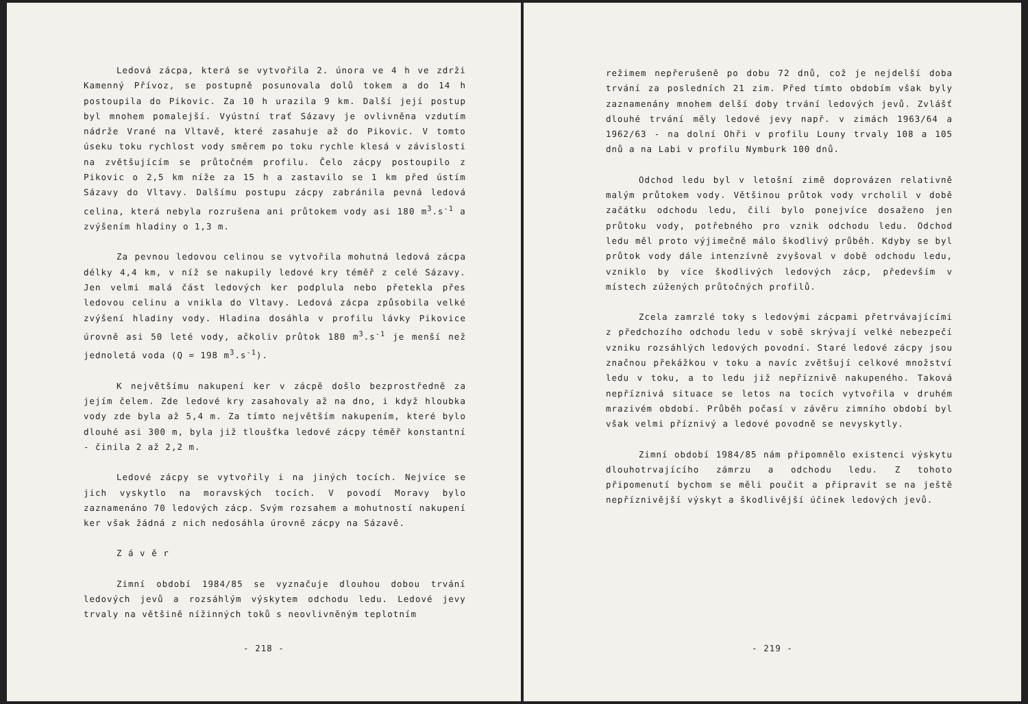Ledová zácpa, která se vytvořila 2. února ve 4 h ve zdrži Kamenný Přívoz, se postupně posunovala dolů tokem a do 14 h postoupila do Pikovic. Za 10 h urazila 9 km. Další její postup byl mnohem pomalejší. Vyústní trať Sázavy je ovlivněna vzdutím nádrže Vrané na Vltavě, které zasahuje až do Pikovic. V tomto úseku toku rychlost vody směrem po toku rychle klesá v závislosti na zvětšujícím se průtočném profilu. Čelo zácpy postoupilo z Pikovic o 2,5 km níže za 15 h a zastavilo se 1 km před ústím Sázavy do Vltavy. Dalšímu postupu zácpy zabránila pevná ledová celina, která nebyla rozrušena ani průtokem vody asi 180 m<sup>3</sup>.s<sup>-1</sup> a zvýšením hladiny o 1,3 m.
Za pevnou ledovou celinou se vytvořila mohutná ledová zácpa délky 4,4 km, v níž se nakupily ledové kry téměř z celé Sázavy. Jen velmi malá část ledových ker podplula nebo přetekla přes ledovou celinu a vnikla do Vltavy. Ledová zácpa způsobila velké zvýšení hladiny vody. Hladina dosáhla v profilu lávky Pikovice úrovně asi 50 leté vody, ačkoliv průtok 180 m<sup>3</sup>.s<sup>-1</sup> je menší než jednoletá voda (Q = 198 m<sup>3</sup>.s<sup>-1</sup>).
K největšímu nakupení ker v zácpě došlo bezprostředně za jejím čelem. Zde ledové kry zasahovaly až na dno, i když hloubka vody zde byla až 5,4 m. Za tímto největším nakupením, které bylo dlouhé asi 300 m, byla již tloušťka ledové zácpy téměř konstantní - činila 2 až 2,2 m.
Ledové zácpy se vytvořily i na jiných tocích. Nejvíce se jich vyskytlo na moravských tocích. V povodí Moravy bylo zaznamenáno 70 ledových zácp. Svým rozsahem a mohutností nakupení ker však žádná z nich nedosáhla úrovně zácpy na Sázavě.
Z á v ě r
Zimní období 1984/85 se vyznačuje dlouhou dobou trvání ledových jevů a rozsáhlým výskytem odchodu ledu. Ledové jevy trvaly na většině nížinných toků s neovlivněným teplotním
- 218 -
režimem nepřerušeně po dobu 72 dnů, což je nejdelší doba trvání za posledních 21 zim. Před tímto obdobím však byly zaznamenány mnohem delší doby trvání ledových jevů. Zvlášť dlouhé trvání měly ledové jevy např. v zimách 1963/64 a 1962/63 - na dolní Ohři v profilu Louny trvaly 108 a 105 dnů a na Labi v profilu Nymburk 100 dnů.
Odchod ledu byl v letošní zimě doprovázen relativně malým průtokem vody. Většinou průtok vody vrcholil v době začátku odchodu ledu, čili bylo ponejvíce dosaženo jen průtoku vody, potřebného pro vznik odchodu ledu. Odchod ledu měl proto výjimečně málo škodlivý průběh. Kdyby se byl průtok vody dále intenzívně zvyšoval v době odchodu ledu, vzniklo by více škodlivých ledových zácp, především v místech zúžených průtočných profilů.
Zcela zamrzlé toky s ledovými zácpami přetrvávajícími z předchozího odchodu ledu v sobě skrývají velké nebezpečí vzniku rozsáhlých ledových povodní. Staré ledové zácpy jsou značnou překážkou v toku a navíc zvětšují celkové množství ledu v toku, a to ledu již nepříznivě nakupeného. Taková nepříznivá situace se letos na tocích vytvořila v druhém mrazivém období. Průběh počasí v závěru zimního období byl však velmi příznivý a ledové povodně se nevyskytly.
Zimní období 1984/85 nám připomnělo existenci výskytu dlouhotrvajícího zámrzu a odchodu ledu. Z tohoto připomenutí bychom se měli poučit a připravit se na ještě nepříznivější výskyt a škodlivější účinek ledových jevů.
- 219 -